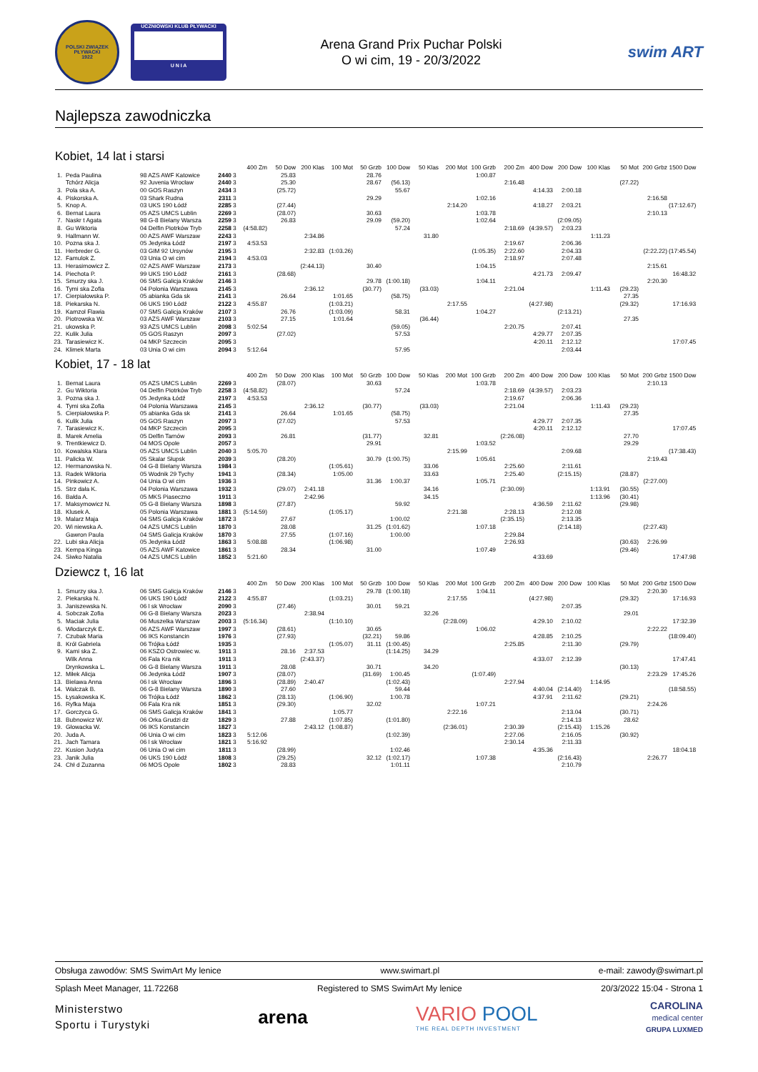POLSKI ZWIĄZEK PŁYWACKI
1922
UCZNIOWSKI KLUB PŁYWACKI
U N I A
Arena Grand Prix Puchar Polski
O wi cim, 19 - 20/3/2022
swim ART
Najlepsza zawodniczka
Kobiet, 14 lat i starsi
| | | | | | 400 Zm | 50 Dow | 200 Klas | 100 Mot | 50 Grzb | 100 Dow | 50 Klas | 200 Mot | 100 Grzb | 200 Zm | 400 Dow | 200 Dow | 100 Klas | 50 Mot | 200 Grbz | 1500 Dow |
| --- | --- | --- | --- | --- | --- | --- | --- | --- | --- | --- | --- | --- | --- | --- | --- | --- | --- | --- | --- | --- |
| 1. | Peda Paulina | 98 AZS AWF Katowice | 2440 | 3 | | 25.83 | | | 28.76 | | | | 1:00.87 | | | | | | | |
| | Tchórz Alicja | 92 Juvenia Wrocław | 2440 | 3 | | 25.30 | | | 28.67 | (56.13) | | | | 2:16.48 | | | | (27.22) | | |
| 3. | Pola ska A. | 00 GOS Raszyn | 2434 | 3 | | (25.72) | | | | 55.67 | | | | | 4:14.33 | 2:00.18 | | | | |
| 4. | Piskorska A. | 03 Shark Rudna | 2311 | 3 | | | | | 29.29 | | | | 1:02.16 | | | | | | 2:16.58 | |
| 5. | Knop A. | 03 UKS 190 Łódź | 2285 | 3 | | (27.44) | | | | | | 2:14.20 | | | 4:18.27 | 2:03.21 | | | | (17:12.67) |
| 6. | Bernat Laura | 05 AZS UMCS Lublin | 2269 | 3 | | (28.07) | | | 30.63 | | | | 1:03.78 | | | | | | 2:10.13 | |
| 7. | Naskr t Agata | 98 G-8 Bielany Warsza | 2259 | 3 | | 26.83 | | | 29.09 | (59.20) | | | 1:02.64 | | | (2:09.05) | | | | |
| 8. | Gu Wiktoria | 04 Delfin Piotrków Tryb | 2258 | 3 | (4:58.82) | | | | | 57.24 | | | | 2:18.69 | (4:39.57) | 2:03.23 | | | | |
| 9. | Hallmann W. | 00 AZS AWF Warszaw | 2243 | 3 | | | 2:34.86 | | | | 31.80 | | | | | | 1:11.23 | | | |
| 10. | Pozna ska J. | 05 Jedynka Łódź | 2197 | 3 | 4:53.53 | | | | | | | | | 2:19.67 | | 2:06.36 | | | | |
| 11. | Herbreder G. | 03 GIM 92 Ursynów | 2195 | 3 | | | 2:32.83 | (1:03.26) | | | | | (1:05.35) | 2:22.60 | | 2:04.33 | | | (2:22.22) | (17:45.54) |
| 12. | Famulok Z. | 03 Unia O wi cim | 2194 | 3 | 4:53.03 | | | | | | | | | 2:18.97 | | 2:07.48 | | | | |
| 13. | Herasimowicz Z. | 02 AZS AWF Warszaw | 2173 | 3 | | | (2:44.13) | | 30.40 | | | | 1:04.15 | | | | | | 2:15.61 | |
| 14. | Piechota P. | 99 UKS 190 Łódź | 2161 | 3 | | (28.68) | | | | | | | | | 4:21.73 | 2:09.47 | | | | 16:48.32 |
| 15. | Smurzy ska J. | 06 SMS Galicja Kraków | 2146 | 3 | | | | | 29.78 | (1:00.18) | | | 1:04.11 | | | | | | 2:20.30 | |
| 16. | Tymi ska Zofia | 04 Polonia Warszawa | 2145 | 3 | | | 2:36.12 | | (30.77) | | (33.03) | | | 2:21.04 | | | 1:11.43 | (29.23) | | |
| 17. | Cierpiałowska P. | 05 abianka Gda sk | 2141 | 3 | | 26.64 | | 1:01.65 | | (58.75) | | | | | | | | 27.35 | | |
| 18. | Piekarska N. | 06 UKS 190 Łódź | 2122 | 3 | 4:55.87 | | | (1:03.21) | | | | 2:17.55 | | | (4:27.98) | | | (29.32) | | 17:16.93 |
| 19. | Kamzol Flawia | 07 SMS Galicja Kraków | 2107 | 3 | | 26.76 | | (1:03.09) | | 58.31 | | | 1:04.27 | | | (2:13.21) | | | | |
| 20. | Piotrowska W. | 03 AZS AWF Warszaw | 2103 | 3 | | 27.15 | | 1:01.64 | | | (36.44) | | | | | | | 27.35 | | |
| 21. | ukowska P. | 93 AZS UMCS Lublin | 2098 | 3 | 5:02.54 | | | | | (59.05) | | | | 2:20.75 | | 2:07.41 | | | | |
| 22. | Kulik Julia | 05 GOS Raszyn | 2097 | 3 | | (27.02) | | | | 57.53 | | | | | 4:29.77 | 2:07.35 | | | | |
| 23. | Tarasiewicz K. | 04 MKP Szczecin | 2095 | 3 | | | | | | | | | | | 4:20.11 | 2:12.12 | | | | 17:07.45 |
| 24. | Klimek Marta | 03 Unia O wi cim | 2094 | 3 | 5:12.64 | | | | | 57.95 | | | | | | 2:03.44 | | | | |
Kobiet, 17 - 18 lat
| | | | | | 400 Zm | 50 Dow | 200 Klas | 100 Mot | 50 Grzb | 100 Dow | 50 Klas | 200 Mot | 100 Grzb | 200 Zm | 400 Dow | 200 Dow | 100 Klas | 50 Mot | 200 Grbz | 1500 Dow |
| --- | --- | --- | --- | --- | --- | --- | --- | --- | --- | --- | --- | --- | --- | --- | --- | --- | --- | --- | --- | --- |
| 1. | Bernat Laura | 05 AZS UMCS Lublin | 2269 | 3 | | (28.07) | | | 30.63 | | | | 1:03.78 | | | | | | 2:10.13 | |
| 2. | Gu Wiktoria | 04 Delfin Piotrków Tryb | 2258 | 3 | (4:58.82) | | | | | 57.24 | | | | 2:18.69 | (4:39.57) | 2:03.23 | | | | |
| 3. | Pozna ska J. | 05 Jedynka Łódź | 2197 | 3 | 4:53.53 | | | | | | | | | 2:19.67 | | 2:06.36 | | | | |
| 4. | Tymi ska Zofia | 04 Polonia Warszawa | 2145 | 3 | | | 2:36.12 | | (30.77) | | (33.03) | | | 2:21.04 | | | 1:11.43 | (29.23) | | |
| 5. | Cierpiałowska P. | 05 abianka Gda sk | 2141 | 3 | | 26.64 | | 1:01.65 | | (58.75) | | | | | | | | 27.35 | | |
| 6. | Kulik Julia | 05 GOS Raszyn | 2097 | 3 | | (27.02) | | | | 57.53 | | | | | 4:29.77 | 2:07.35 | | | | |
| 7. | Tarasiewicz K. | 04 MKP Szczecin | 2095 | 3 | | | | | | | | | | | 4:20.11 | 2:12.12 | | | | 17:07.45 |
| 8. | Marek Amelia | 05 Delfin Tarnów | 2093 | 3 | | 26.81 | | | (31.77) | | 32.81 | | | (2:26.08) | | | | 27.70 | | |
| 9. | Trentkiewicz D. | 04 MOS Opole | 2057 | 3 | | | | | 29.91 | | | | 1:03.52 | | | | | 29.29 | | |
| 10. | Kowalska Klara | 05 AZS UMCS Lublin | 2040 | 3 | 5:05.70 | | | | | | | 2:15.99 | | | | 2:09.68 | | | | (17:38.43) |
| 11. | Palicka W. | 05 Skalar Słupsk | 2039 | 3 | | (28.20) | | | 30.79 | (1:00.75) | | | 1:05.61 | | | | | | 2:19.43 | |
| 12. | Hermanowska N. | 04 G-8 Bielany Warsza | 1984 | 3 | | | | (1:05.61) | | | 33.06 | | | 2:25.60 | | 2:11.61 | | | | |
| 13. | Radek Wiktoria | 05 Wodnik 29 Tychy | 1941 | 3 | | (28.34) | | 1:05.00 | | | 33.63 | | | 2:25.40 | | (2:15.15) | | (28.87) | | |
| 14. | Pinkowicz A. | 04 Unia O wi cim | 1936 | 3 | | | | | 31.36 | 1:00.37 | | | 1:05.71 | | | | | | (2:27.00) | |
| 15. | Strz dała K. | 04 Polonia Warszawa | 1932 | 3 | | (29.07) | 2:41.18 | | | | 34.16 | | | (2:30.09) | | | 1:13.91 | (30.55) | | |
| 16. | Bałda A. | 05 MKS Piaseczno | 1911 | 3 | | | 2:42.96 | | | | 34.15 | | | | | | 1:13.96 | (30.41) | | |
| 17. | Maksymowicz N. | 05 G-8 Bielany Warsza | 1898 | 3 | | (27.87) | | | | 59.92 | | | | | 4:36.59 | 2:11.62 | | (29.98) | | |
| 18. | Klusek A. | 05 Polonia Warszawa | 1881 | 3 | (5:14.59) | | | (1:05.17) | | | | 2:21.38 | | 2:28.13 | | 2:12.08 | | | | |
| 19. | Malarz Maja | 04 SMS Galicja Kraków | 1872 | 3 | | 27.67 | | | | 1:00.02 | | | | (2:35.15) | | 2:13.35 | | | | |
| 20. | Wi niewska A. | 04 AZS UMCS Lublin | 1870 | 3 | | 28.08 | | | 31.25 | (1:01.62) | | | 1:07.18 | | | (2:14.18) | | | (2:27.43) | |
| | Gawron Paula | 04 SMS Galicja Kraków | 1870 | 3 | | 27.55 | | (1:07.16) | | 1:00.00 | | | | 2:29.84 | | | | | | |
| 22. | Lubi ska Alicja | 05 Jedynka Łódź | 1863 | 3 | 5:08.88 | | | (1:06.98) | | | | | | 2:26.93 | | | | (30.63) | 2:26.99 | |
| 23. | Kempa Kinga | 05 AZS AWF Katowice | 1861 | 3 | | 28.34 | | | 31.00 | | | | 1:07.49 | | | | | (29.46) | | |
| 24. | Siwko Natalia | 04 AZS UMCS Lublin | 1852 | 3 | 5:21.60 | | | | | | | | | | 4:33.69 | | | | | 17:47.98 |
Dziewcz t, 16 lat
| | | | | | 400 Zm | 50 Dow | 200 Klas | 100 Mot | 50 Grzb | 100 Dow | 50 Klas | 200 Mot | 100 Grzb | 200 Zm | 400 Dow | 200 Dow | 100 Klas | 50 Mot | 200 Grbz | 1500 Dow |
| --- | --- | --- | --- | --- | --- | --- | --- | --- | --- | --- | --- | --- | --- | --- | --- | --- | --- | --- | --- | --- |
| 1. | Smurzy ska J. | 06 SMS Galicja Kraków | 2146 | 3 | | | | | 29.78 | (1:00.18) | | | 1:04.11 | | | | | | 2:20.30 | |
| 2. | Piekarska N. | 06 UKS 190 Łódź | 2122 | 3 | 4:55.87 | | | (1:03.21) | | | | 2:17.55 | | | (4:27.98) | | | (29.32) | | 17:16.93 |
| 3. | Janiszewska N. | 06 l sk Wrocław | 2090 | 3 | | (27.46) | | | 30.01 | 59.21 | | | | | | 2:07.35 | | | | |
| 4. | Sobczak Zofia | 06 G-8 Bielany Warsza | 2023 | 3 | | | 2:38.94 | | | | 32.26 | | | | | | | 29.01 | | |
| 5. | Maciak Julia | 06 Muszelka Warszaw | 2003 | 3 | (5:16.34) | | | (1:10.10) | | | | (2:28.09) | | | 4:29.10 | 2:10.02 | | | | 17:32.39 |
| 6. | Włodarczyk E. | 06 AZS AWF Warszaw | 1997 | 3 | | (28.61) | | | 30.65 | | | | 1:06.02 | | | | | | 2:22.22 | |
| 7. | Czubak Maria | 06 IKS Konstancin | 1976 | 3 | | (27.93) | | | (32.21) | 59.86 | | | | | 4:28.85 | 2:10.25 | | | | (18:09.40) |
| 8. | Król Gabriela | 06 Trójka Łódź | 1935 | 3 | | | | (1:05.07) | 31.11 | (1:00.45) | | | | 2:25.85 | | 2:11.30 | | (29.79) | | |
| 9. | Kami ska Z. | 06 KSZO Ostrowiec w. | 1911 | 3 | | 28.16 | 2:37.53 | | | (1:14.25) | 34.29 | | | | | | | | | |
| | Wilk Anna | 06 Fala Kra nik | 1911 | 3 | | | (2:43.37) | | | | | | | | 4:33.07 | 2:12.39 | | | | 17:47.41 |
| | Drynkowska L. | 06 G-8 Bielany Warsza | 1911 | 3 | | 28.08 | | | 30.71 | | 34.20 | | | | | | | (30.13) | | |
| 12. | Miłek Alicja | 06 Jedynka Łódź | 1907 | 3 | | (28.07) | | | (31.69) | 1:00.45 | | | (1:07.49) | | | | | | 2:23.29 | 17:45.26 |
| 13. | Bielawa Anna | 06 l sk Wrocław | 1896 | 3 | | (28.89) | 2:40.47 | | | (1:02.43) | | | | 2:27.94 | | | 1:14.95 | | | |
| 14. | Walczak B. | 06 G-8 Bielany Warsza | 1890 | 3 | | 27.60 | | | | 59.44 | | | | | 4:40.04 | (2:14.40) | | | | (18:58.55) |
| 15. | Łysakowska K. | 06 Trójka Łódź | 1862 | 3 | | (28.13) | | (1:06.90) | | 1:00.78 | | | | | 4:37.91 | 2:11.62 | | (29.21) | | |
| 16. | Ryfka Maja | 06 Fala Kra nik | 1851 | 3 | | (29.30) | | | 32.02 | | | | 1:07.21 | | | | | | 2:24.26 | |
| 17. | Gorczyca G. | 06 SMS Galicja Kraków | 1841 | 3 | | | | 1:05.77 | | | | 2:22.16 | | | | 2:13.04 | | (30.71) | | |
| 18. | Bubnowicz W. | 06 Orka Grudzi dz | 1829 | 3 | | 27.88 | | (1:07.85) | | (1:01.80) | | | | | | 2:14.13 | | 28.62 | | |
| 19. | Głowacka W. | 06 IKS Konstancin | 1827 | 3 | | | 2:43.12 | (1:08.87) | | | | (2:36.01) | | 2:30.39 | | (2:15.43) | 1:15.26 | | | |
| 20. | Juda A. | 06 Unia O wi cim | 1823 | 3 | 5:12.06 | | | | | (1:02.39) | | | | 2:27.06 | | 2:16.05 | | (30.92) | | |
| 21. | Jach Tamara | 06 l sk Wrocław | 1821 | 3 | 5:16.92 | | | | | | | | | 2:30.14 | | 2:11.33 | | | | |
| 22. | Kusion Judyta | 06 Unia O wi cim | 1811 | 3 | | (28.99) | | | | 1:02.46 | | | | | 4:35.36 | | | | | 18:04.18 |
| 23. | Janik Julia | 06 UKS 190 Łódź | 1808 | 3 | | (29.25) | | | 32.12 | (1:02.17) | | | 1:07.38 | | | (2:16.43) | | | 2:26.77 | |
| 24. | Chł d Zuzanna | 06 MOS Opole | 1802 | 3 | | 28.83 | | | | 1:01.11 | | | | | | 2:10.79 | | | | |
Obsługa zawodów: SMS SwimArt My lenice www.swimart.pl e-mail: zawody@swimart.pl
Splash Meet Manager, 11.72268 Registered to SMS SwimArt My lenice 20/3/2022 15:04 - Strona 1
Ministerstwo
Sportu i Turystyki
arena
VARIO POOL
THE REAL DEPTH INVESTMENT
CAROLINA
medical center
GRUPA LUXMED